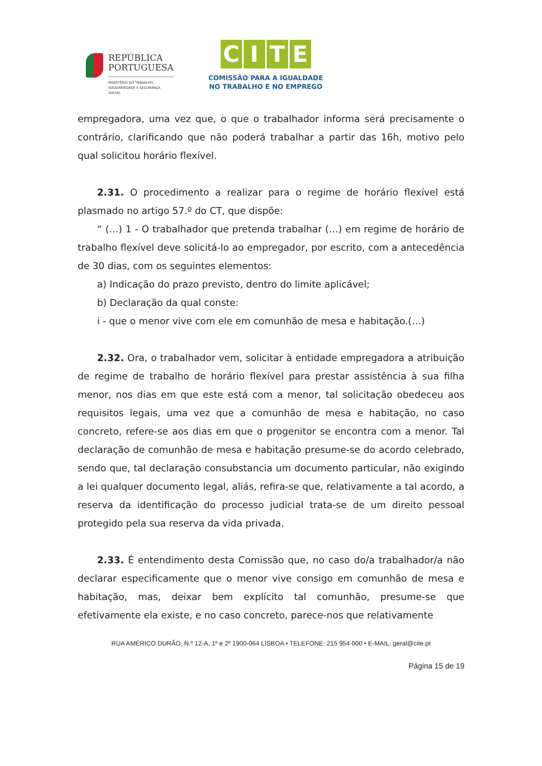REPÚBLICA
PORTUGUESA
MINISTÉRIO DO TRABALHO,
SOLIDARIEDADE E SEGURANÇA
SOCIAL
CITE
COMISSÃO PARA A IGUALDADE
NO TRABALHO E NO EMPREGO
empregadora, uma vez que, o que o trabalhador informa será precisamente o contrário, clarificando que não poderá trabalhar a partir das 16h, motivo pelo qual solicitou horário flexível.
2.31. O procedimento a realizar para o regime de horário flexível está plasmado no artigo 57.º do CT, que dispõe:
“ (…) 1 - O trabalhador que pretenda trabalhar (…) em regime de horário de trabalho flexível deve solicitá-lo ao empregador, por escrito, com a antecedência de 30 dias, com os seguintes elementos:
a) Indicação do prazo previsto, dentro do limite aplicável;
b) Declaração da qual conste:
i - que o menor vive com ele em comunhão de mesa e habitação.(…)
2.32. Ora, o trabalhador vem, solicitar à entidade empregadora a atribuição de regime de trabalho de horário flexível para prestar assistência à sua filha menor, nos dias em que este está com a menor, tal solicitação obedeceu aos requisitos legais, uma vez que a comunhão de mesa e habitação, no caso concreto, refere-se aos dias em que o progenitor se encontra com a menor. Tal declaração de comunhão de mesa e habitação presume-se do acordo celebrado, sendo que, tal declaração consubstancia um documento particular, não exigindo a lei qualquer documento legal, aliás, refira-se que, relativamente a tal acordo, a reserva da identificação do processo judicial trata-se de um direito pessoal protegido pela sua reserva da vida privada.
2.33. É entendimento desta Comissão que, no caso do/a trabalhador/a não declarar especificamente que o menor vive consigo em comunhão de mesa e habitação, mas, deixar bem explícito tal comunhão, presume-se que efetivamente ela existe, e no caso concreto, parece-nos que relativamente
RUA AMÉRICO DURÃO, N.º 12-A, 1º e 2º 1900-064 LISBOA • TELEFONE: 215 954 000 • E-MAIL: geral@cite.pt
Página 15 de 19